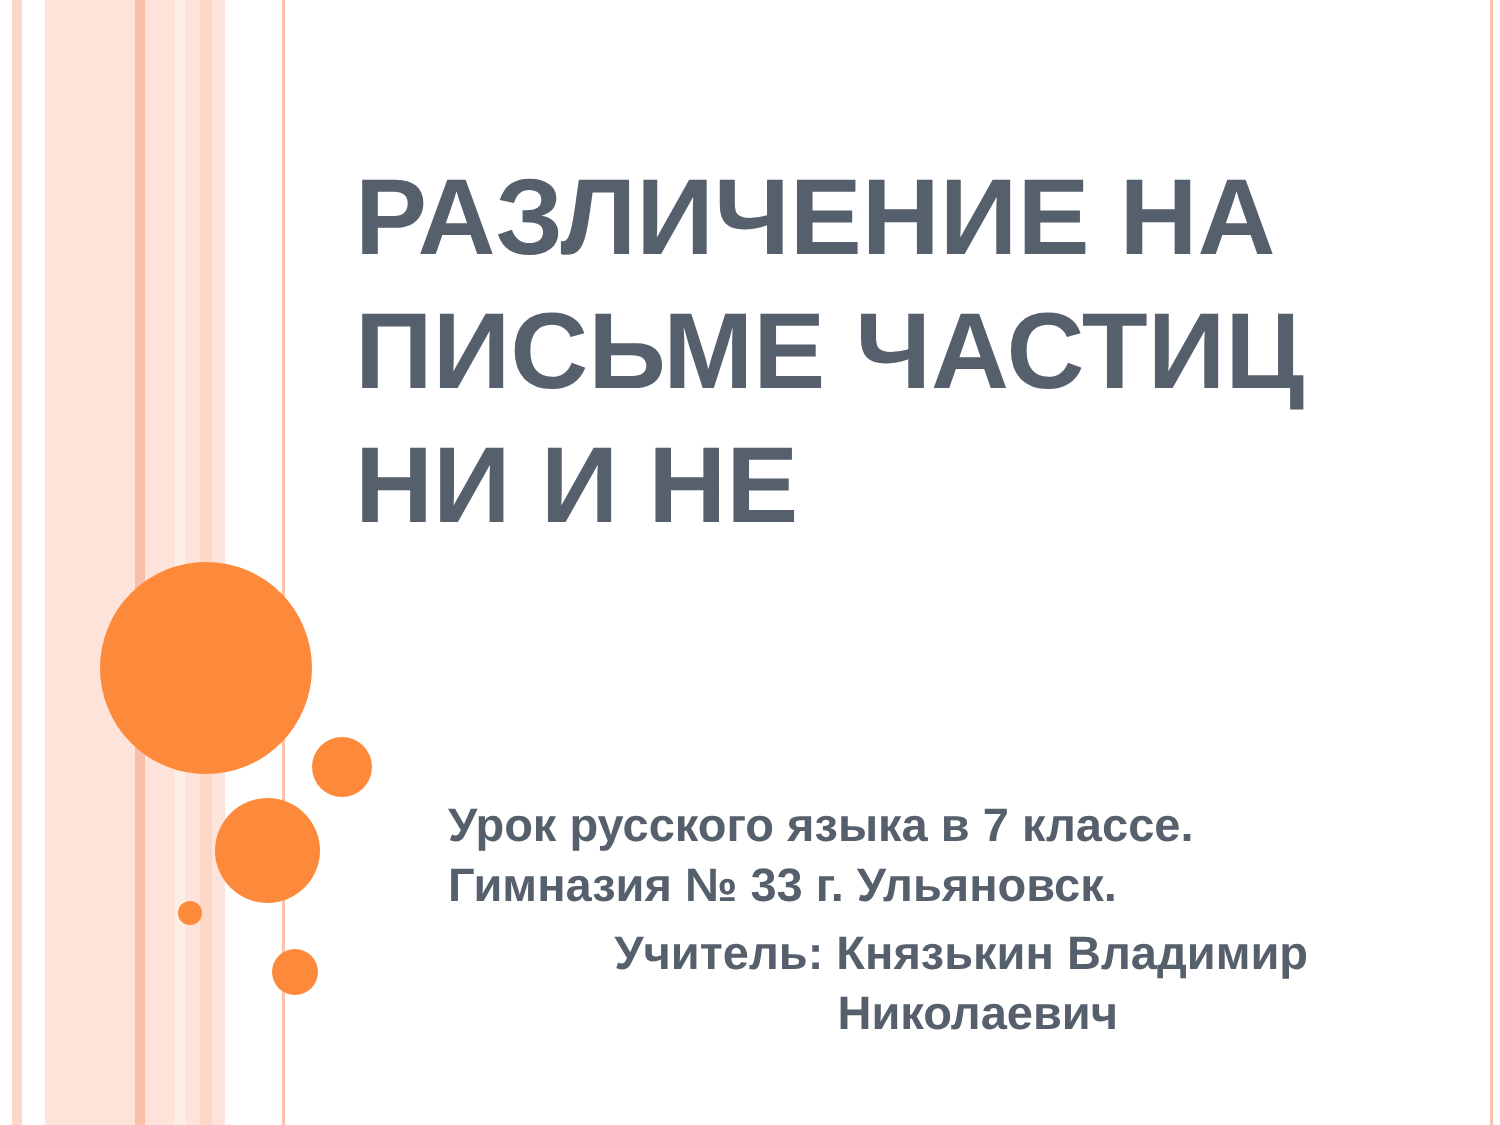РАЗЛИЧЕНИЕ НА ПИСЬМЕ ЧАСТИЦ НИ И НЕ
Урок русского языка в 7 классе. Гимназия № 33 г. Ульяновск.
Учитель: Князькин Владимир
Николаевич